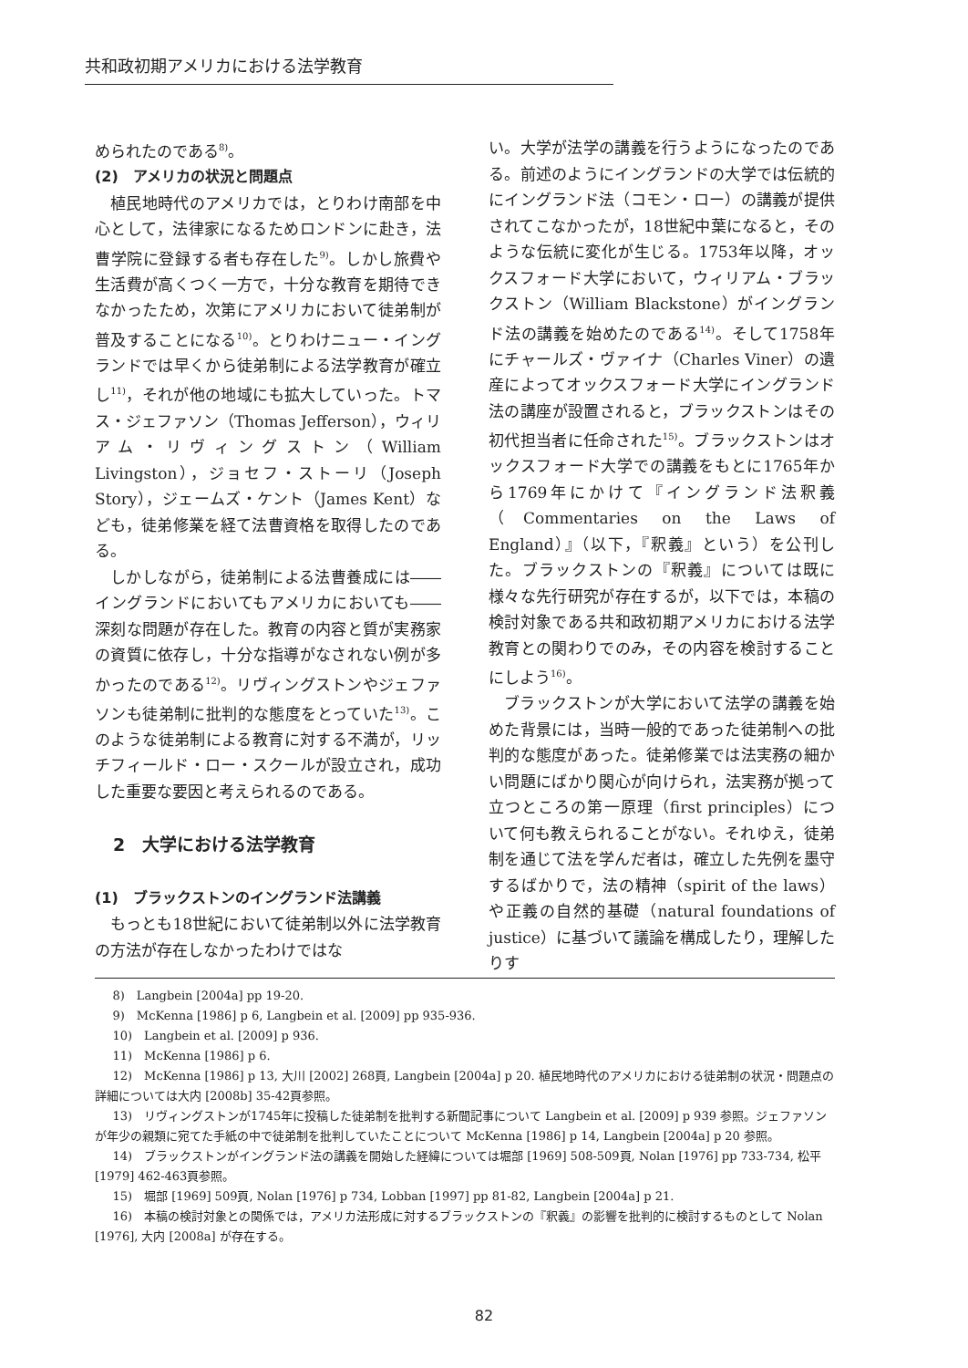共和政初期アメリカにおける法学教育
められたのである<sup>8)</sup>。
(2)　アメリカの状況と問題点
植民地時代のアメリカでは，とりわけ南部を中心として，法律家になるためロンドンに赴き，法曹学院に登録する者も存在した<sup>9)</sup>。しかし旅費や生活費が高くつく一方で，十分な教育を期待できなかったため，次第にアメリカにおいて徒弟制が普及することになる<sup>10)</sup>。とりわけニュー・イングランドでは早くから徒弟制による法学教育が確立し<sup>11)</sup>，それが他の地域にも拡大していった。トマス・ジェファソン（Thomas Jefferson），ウィリアム・リヴィングストン（William Livingston），ジョセフ・ストーリ（Joseph Story），ジェームズ・ケント（James Kent）なども，徒弟修業を経て法曹資格を取得したのである。
しかしながら，徒弟制による法曹養成には――イングランドにおいてもアメリカにおいても――深刻な問題が存在した。教育の内容と質が実務家の資質に依存し，十分な指導がなされない例が多かったのである<sup>12)</sup>。リヴィングストンやジェファソンも徒弟制に批判的な態度をとっていた<sup>13)</sup>。このような徒弟制による教育に対する不満が，リッチフィールド・ロー・スクールが設立され，成功した重要な要因と考えられるのである。
2　大学における法学教育
(1)　ブラックストンのイングランド法講義
もっとも18世紀において徒弟制以外に法学教育の方法が存在しなかったわけではな
い。大学が法学の講義を行うようになったのである。前述のようにイングランドの大学では伝統的にイングランド法（コモン・ロー）の講義が提供されてこなかったが，18世紀中葉になると，そのような伝統に変化が生じる。1753年以降，オックスフォード大学において，ウィリアム・ブラックストン（William Blackstone）がイングランド法の講義を始めたのである<sup>14)</sup>。そして1758年にチャールズ・ヴァイナ（Charles Viner）の遺産によってオックスフォード大学にイングランド法の講座が設置されると，ブラックストンはその初代担当者に任命された<sup>15)</sup>。ブラックストンはオックスフォード大学での講義をもとに1765年から1769年にかけて『イングランド法釈義（Commentaries on the Laws of England）』（以下，『釈義』という）を公刊した。ブラックストンの『釈義』については既に様々な先行研究が存在するが，以下では，本稿の検討対象である共和政初期アメリカにおける法学教育との関わりでのみ，その内容を検討することにしよう<sup>16)</sup>。
ブラックストンが大学において法学の講義を始めた背景には，当時一般的であった徒弟制への批判的な態度があった。徒弟修業では法実務の細かい問題にばかり関心が向けられ，法実務が拠って立つところの第一原理（first principles）について何も教えられることがない。それゆえ，徒弟制を通じて法を学んだ者は，確立した先例を墨守するばかりで，法の精神（spirit of the laws）や正義の自然的基礎（natural foundations of justice）に基づいて議論を構成したり，理解したりす
8)　Langbein [2004a] pp 19-20.
9)　McKenna [1986] p 6, Langbein et al. [2009] pp 935-936.
10)　Langbein et al. [2009] p 936.
11)　McKenna [1986] p 6.
12)　McKenna [1986] p 13, 大川 [2002] 268頁, Langbein [2004a] p 20. 植民地時代のアメリカにおける徒弟制の状況・問題点の詳細については大内 [2008b] 35-42頁参照。
13)　リヴィングストンが1745年に投稿した徒弟制を批判する新聞記事について Langbein et al. [2009] p 939 参照。ジェファソンが年少の親類に宛てた手紙の中で徒弟制を批判していたことについて McKenna [1986] p 14, Langbein [2004a] p 20 参照。
14)　ブラックストンがイングランド法の講義を開始した経緯については堀部 [1969] 508-509頁, Nolan [1976] pp 733-734, 松平 [1979] 462-463頁参照。
15)　堀部 [1969] 509頁, Nolan [1976] p 734, Lobban [1997] pp 81-82, Langbein [2004a] p 21.
16)　本稿の検討対象との関係では，アメリカ法形成に対するブラックストンの『釈義』の影響を批判的に検討するものとして Nolan [1976], 大内 [2008a] が存在する。
82